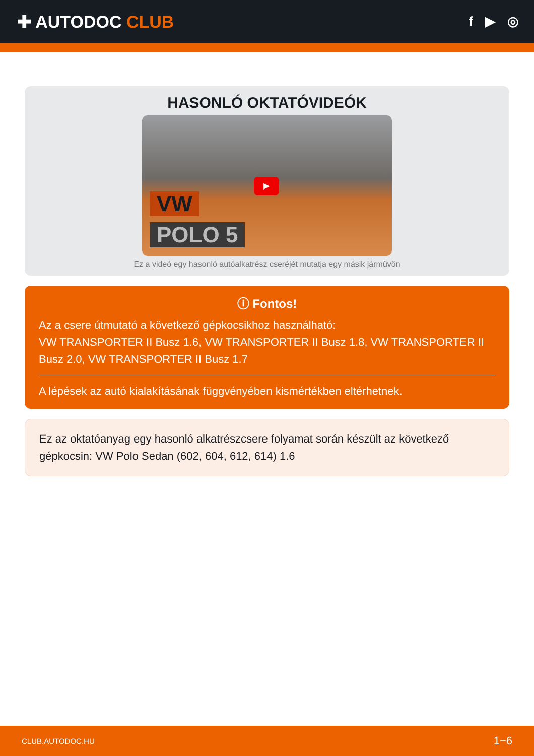✚ AUTODOC CLUB
f ▶ ◎
HASONLÓ OKTATÓVIDEÓK
▶
VW
POLO 5
Ez a videó egy hasonló autóalkatrész cseréjét mutatja egy másik járművön
ⓘ Fontos!
Az a csere útmutató a következő gépkocsikhoz használható:
VW TRANSPORTER II Busz 1.6, VW TRANSPORTER II Busz 1.8, VW TRANSPORTER II Busz 2.0, VW TRANSPORTER II Busz 1.7
A lépések az autó kialakításának függvényében kismértékben eltérhetnek.
Ez az oktatóanyag egy hasonló alkatrészcsere folyamat során készült az következő gépkocsin: VW Polo Sedan (602, 604, 612, 614) 1.6
CLUB.AUTODOC.HU 1−6